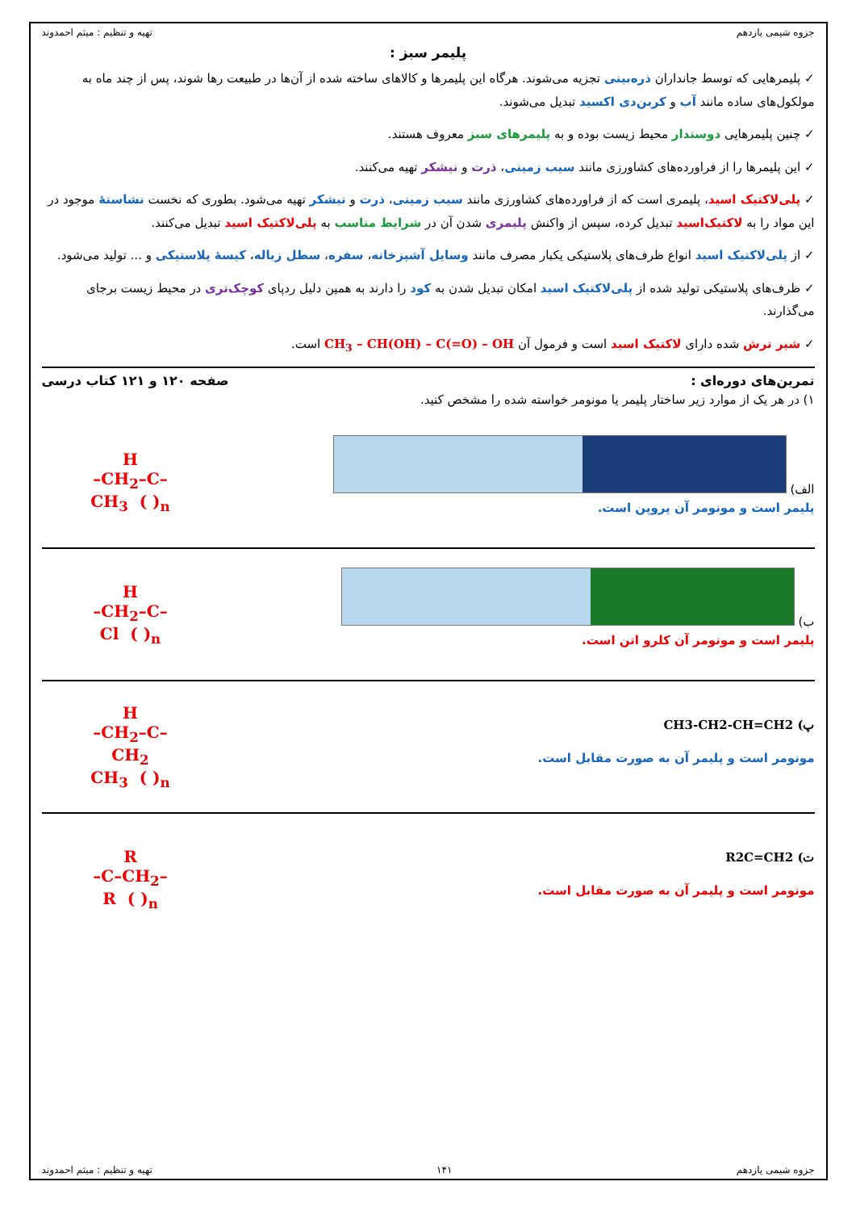جزوه شیمی یازدهم تهیه و تنظیم : میثم احمدوند
پلیمر سبز :
✓ پلیمرهایی که توسط جانداران ذره‌بینی تجزیه می‌شوند. هرگاه این پلیمرها و کالاهای ساخته شده از آن‌ها در طبیعت رها شوند، پس از چند ماه به مولکول‌های ساده مانند آب و کربن‌دی اکسید تبدیل می‌شوند.
✓ چنین پلیمرهایی دوستدار محیط زیست بوده و به پلیمرهای سبز معروف هستند.
✓ این پلیمرها را از فراورده‌های کشاورزی مانند سیب زمینی، ذرت و نیشکر تهیه می‌کنند.
✓ پلی‌لاکتیک اسید، پلیمری است که از فراورده‌های کشاورزی مانند سیب زمینی، ذرت و نیشکر تهیه می‌شود. بطوری که نخست نشاستهٔ موجود در این مواد را به لاکتیک‌اسید تبدیل کرده، سپس از واکنش پلیمری شدن آن در شرایط مناسب به پلی‌لاکتیک اسید تبدیل می‌کنند.
✓ از پلی‌لاکتیک اسید انواع ظرف‌های پلاستیکی یکبار مصرف مانند وسایل آشپزخانه، سفره، سطل زباله، کیسهٔ پلاستیکی و ... تولید می‌شود.
✓ ظرف‌های پلاستیکی تولید شده از پلی‌لاکتیک اسید امکان تبدیل شدن به کود را دارند به همین دلیل ردپای کوچک‌تری در محیط زیست برجای می‌گذارند.
✓ شیر ترش شده دارای لاکتیک اسید است و فرمول آن CH<sub>3</sub> – CH(OH) – C(=O) – OH است.
تمرین‌های دوره‌ای : صفحه ۱۲۰ و ۱۲۱ کتاب درسی
۱) در هر یک از موارد زیر ساختار پلیمر یا مونومر خواسته شده را مشخص کنید.
الف)
پلیمر است و مونومر آن پروپن است.
H
–CH<sub>2</sub>–C–
CH<sub>3</sub> ( )<sub>n</sub>
ب)
پلیمر است و مونومر آن کلرو اتن است.
H
–CH<sub>2</sub>–C–
Cl ( )<sub>n</sub>
پ) CH3-CH2-CH=CH2
مونومر است و پلیمر آن به صورت مقابل است.
H
–CH<sub>2</sub>–C–
CH<sub>2</sub>
CH<sub>3</sub> ( )<sub>n</sub>
ت) R2C=CH2
مونومر است و پلیمر آن به صورت مقابل است.
R
–C–CH<sub>2</sub>–
R ( )<sub>n</sub>
جزوه شیمی یازدهم ۱۴۱ تهیه و تنظیم : میثم احمدوند